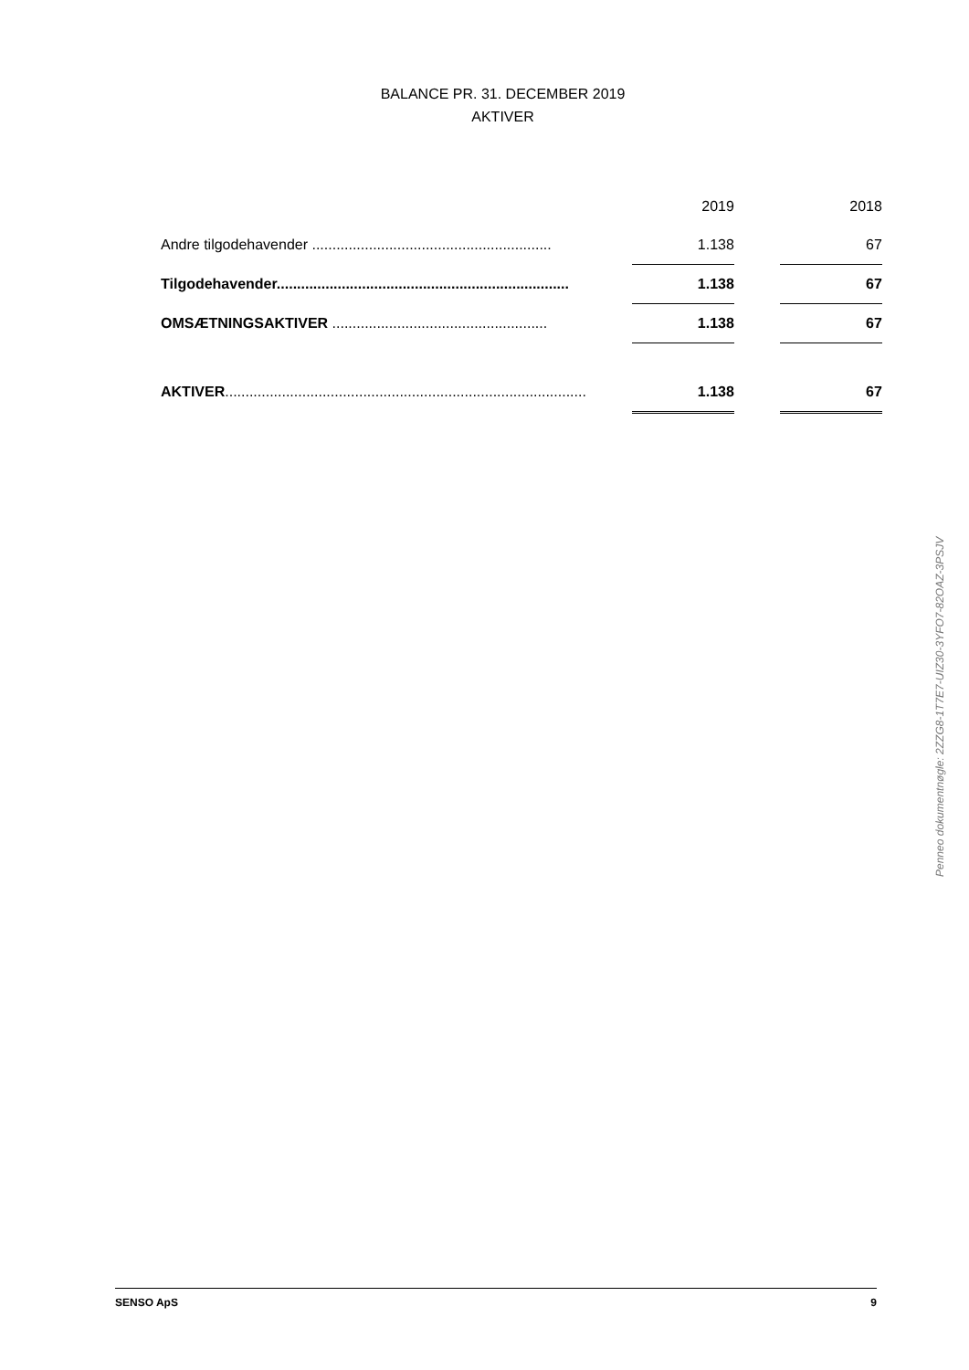BALANCE PR. 31. DECEMBER 2019
AKTIVER
| | | 2019 | | 2018 |
| Andre tilgodehavender ........................................................... | | 1.138 | | 67 |
| Tilgodehavender........................................................................ | | 1.138 | | 67 |
| OMSÆTNINGSAKTIVER ..................................................... | | 1.138 | | 67 |
| AKTIVER ......................................................................................... | | 1.138 | | 67 |
Penneo dokumentnøgle: 2ZZG8-1T7E7-UIZ30-3YFO7-82OAZ-3PSJV
SENSO ApS 9